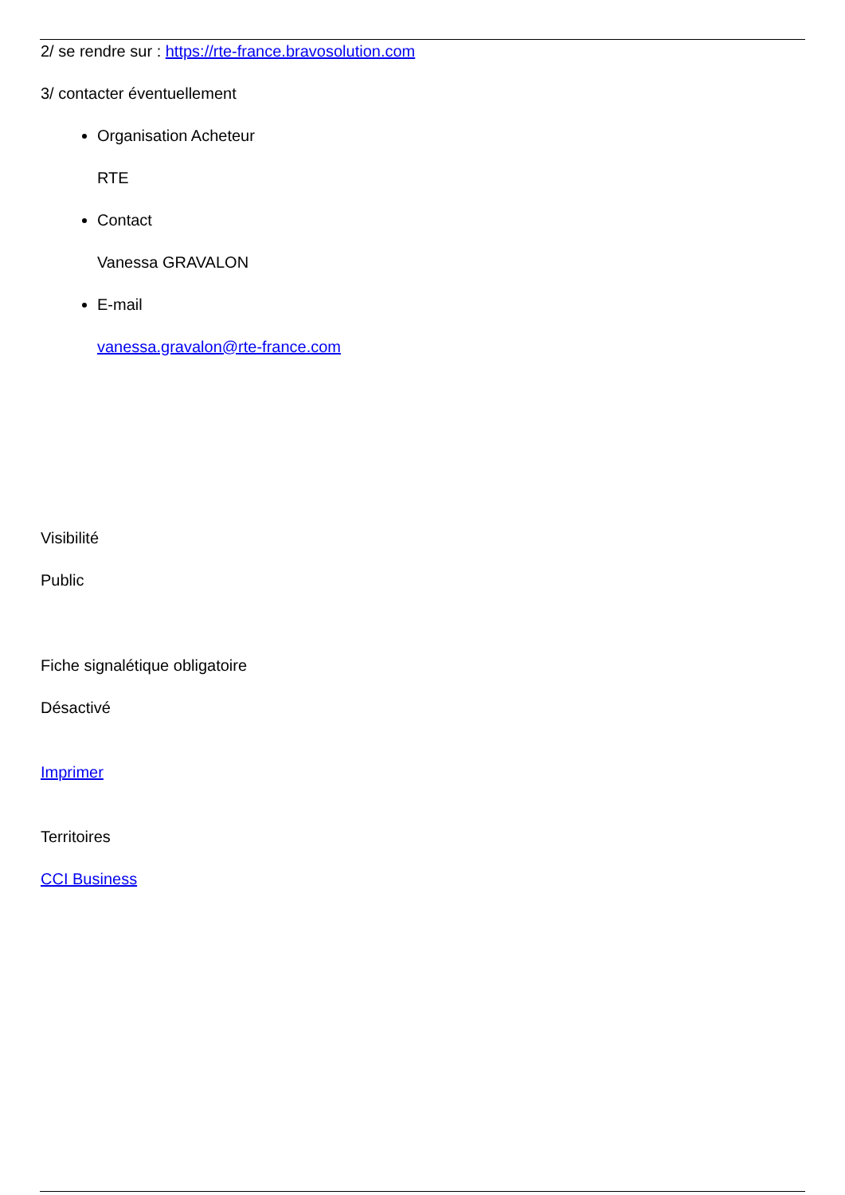2/ se rendre sur : https://rte-france.bravosolution.com
3/ contacter éventuellement
Organisation Acheteur
RTE
Contact
Vanessa GRAVALON
E-mail
vanessa.gravalon@rte-france.com
Visibilité
Public
Fiche signalétique obligatoire
Désactivé
Imprimer
Territoires
CCI Business